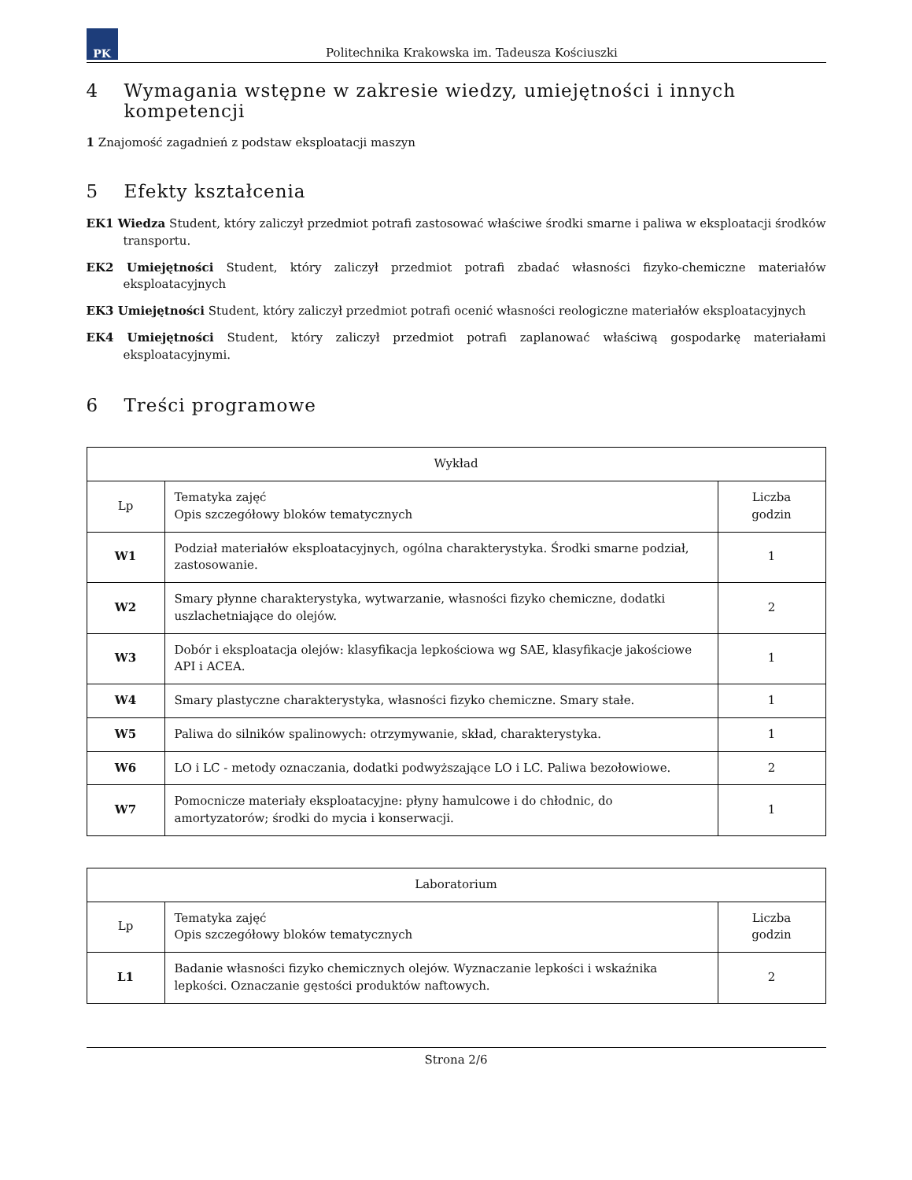PK
Politechnika Krakowska im. Tadeusza Kościuszki
4 Wymagania wstępne w zakresie wiedzy, umiejętności i innych kompetencji
1 Znajomość zagadnień z podstaw eksploatacji maszyn
5 Efekty kształcenia
EK1 Wiedza Student, który zaliczył przedmiot potrafi zastosować właściwe środki smarne i paliwa w eksploatacji środków transportu.
EK2 Umiejętności Student, który zaliczył przedmiot potrafi zbadać własności fizyko-chemiczne materiałów eksploatacyjnych
EK3 Umiejętności Student, który zaliczył przedmiot potrafi ocenić własności reologiczne materiałów eksploatacyjnych
EK4 Umiejętności Student, który zaliczył przedmiot potrafi zaplanować właściwą gospodarkę materiałami eksploatacyjnymi.
6 Treści programowe
| Wykład | | |
| --- | --- | --- |
| Lp | Tematyka zajęć Opis szczegółowy bloków tematycznych | Liczba godzin |
| W1 | Podział materiałów eksploatacyjnych, ogólna charakterystyka. Środki smarne podział, zastosowanie. | 1 |
| W2 | Smary płynne charakterystyka, wytwarzanie, własności fizyko chemiczne, dodatki uszlachetniające do olejów. | 2 |
| W3 | Dobór i eksploatacja olejów: klasyfikacja lepkościowa wg SAE, klasyfikacje jakościowe API i ACEA. | 1 |
| W4 | Smary plastyczne charakterystyka, własności fizyko chemiczne. Smary stałe. | 1 |
| W5 | Paliwa do silników spalinowych: otrzymywanie, skład, charakterystyka. | 1 |
| W6 | LO i LC - metody oznaczania, dodatki podwyższające LO i LC. Paliwa bezołowiowe. | 2 |
| W7 | Pomocnicze materiały eksploatacyjne: płyny hamulcowe i do chłodnic, do amortyzatorów; środki do mycia i konserwacji. | 1 |
| Laboratorium | | |
| --- | --- | --- |
| Lp | Tematyka zajęć Opis szczegółowy bloków tematycznych | Liczba godzin |
| L1 | Badanie własności fizyko chemicznych olejów. Wyznaczanie lepkości i wskaźnika lepkości. Oznaczanie gęstości produktów naftowych. | 2 |
Strona 2/6